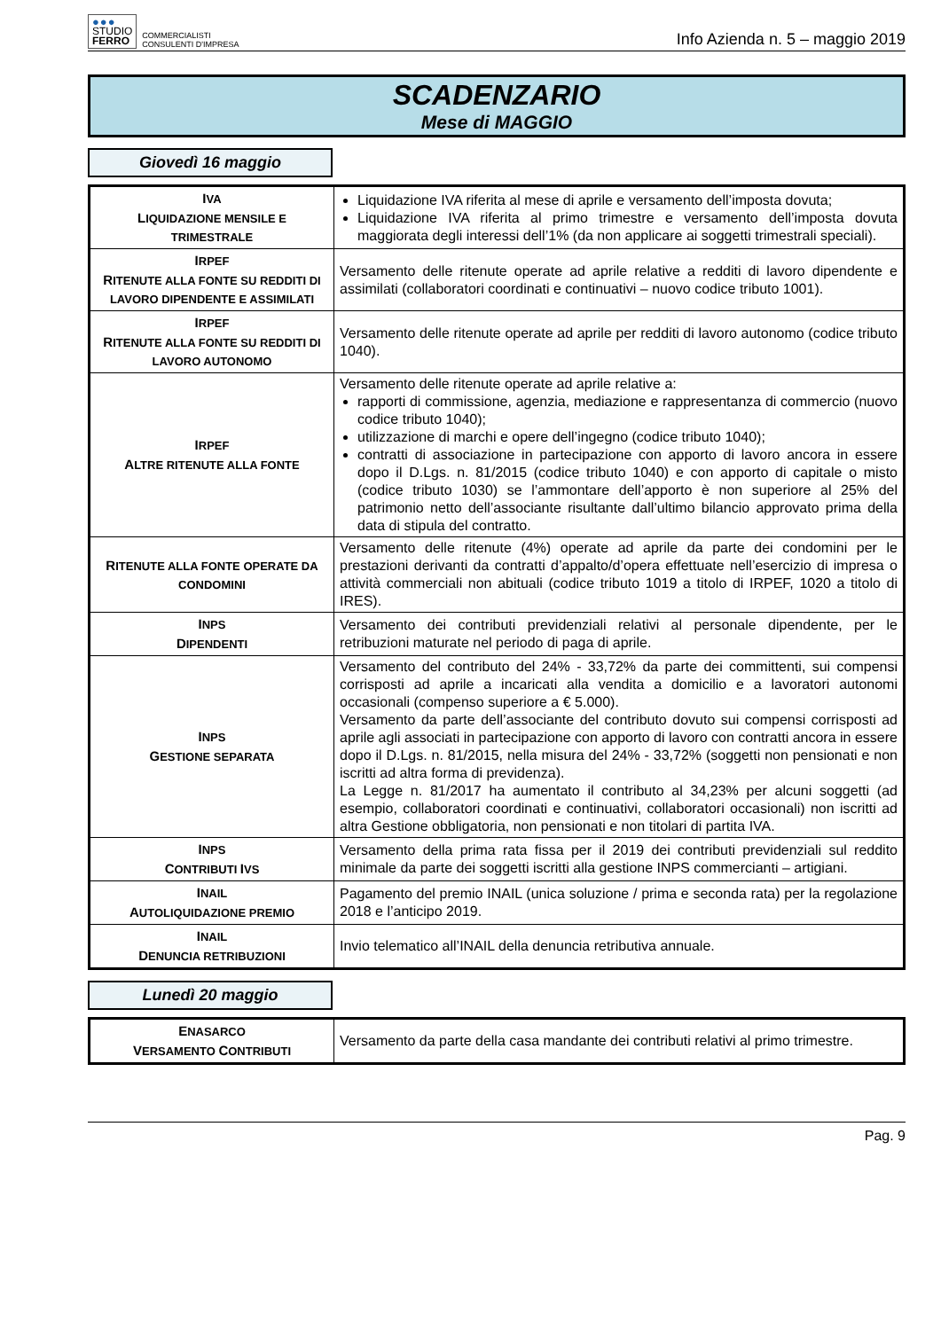●●●
STUDIO
FERRO
COMMERCIALISTI
CONSULENTI D'IMPRESA
Info Azienda n. 5 – maggio 2019
SCADENZARIO
Mese di MAGGIO
Giovedì 16 maggio
| I VA L IQUIDAZIONE MENSILE E TRIMESTRALE | Liquidazione IVA riferita al mese di aprile e versamento dell’imposta dovuta; Liquidazione IVA riferita al primo trimestre e versamento dell’imposta dovuta maggiorata degli interessi dell’1% (da non applicare ai soggetti trimestrali speciali). |
| I RPEF R ITENUTE ALLA FONTE SU REDDITI DI LAVORO DIPENDENTE E ASSIMILATI | Versamento delle ritenute operate ad aprile relative a redditi di lavoro dipendente e assimilati (collaboratori coordinati e continuativi – nuovo codice tributo 1001). |
| I RPEF R ITENUTE ALLA FONTE SU REDDITI DI LAVORO AUTONOMO | Versamento delle ritenute operate ad aprile per redditi di lavoro autonomo (codice tributo 1040). |
| I RPEF A LTRE RITENUTE ALLA FONTE | Versamento delle ritenute operate ad aprile relative a: rapporti di commissione, agenzia, mediazione e rappresentanza di commercio (nuovo codice tributo 1040); utilizzazione di marchi e opere dell’ingegno (codice tributo 1040); contratti di associazione in partecipazione con apporto di lavoro ancora in essere dopo il D.Lgs. n. 81/2015 (codice tributo 1040) e con apporto di capitale o misto (codice tributo 1030) se l’ammontare dell’apporto è non superiore al 25% del patrimonio netto dell’associante risultante dall’ultimo bilancio approvato prima della data di stipula del contratto. |
| R ITENUTE ALLA FONTE OPERATE DA CONDOMINI | Versamento delle ritenute (4%) operate ad aprile da parte dei condomini per le prestazioni derivanti da contratti d’appalto/d’opera effettuate nell’esercizio di impresa o attività commerciali non abituali (codice tributo 1019 a titolo di IRPEF, 1020 a titolo di IRES). |
| I NPS D IPENDENTI | Versamento dei contributi previdenziali relativi al personale dipendente, per le retribuzioni maturate nel periodo di paga di aprile. |
| I NPS G ESTIONE SEPARATA | Versamento del contributo del 24% - 33,72% da parte dei committenti, sui compensi corrisposti ad aprile a incaricati alla vendita a domicilio e a lavoratori autonomi occasionali (compenso superiore a € 5.000). Versamento da parte dell’associante del contributo dovuto sui compensi corrisposti ad aprile agli associati in partecipazione con apporto di lavoro con contratti ancora in essere dopo il D.Lgs. n. 81/2015, nella misura del 24% - 33,72% (soggetti non pensionati e non iscritti ad altra forma di previdenza). La Legge n. 81/2017 ha aumentato il contributo al 34,23% per alcuni soggetti (ad esempio, collaboratori coordinati e continuativi, collaboratori occasionali) non iscritti ad altra Gestione obbligatoria, non pensionati e non titolari di partita IVA. |
| I NPS C ONTRIBUTI I VS | Versamento della prima rata fissa per il 2019 dei contributi previdenziali sul reddito minimale da parte dei soggetti iscritti alla gestione INPS commercianti – artigiani. |
| I NAIL A UTOLIQUIDAZIONE PREMIO | Pagamento del premio INAIL (unica soluzione / prima e seconda rata) per la regolazione 2018 e l’anticipo 2019. |
| I NAIL D ENUNCIA RETRIBUZIONI | Invio telematico all’INAIL della denuncia retributiva annuale. |
Lunedì 20 maggio
| E NASARCO V ERSAMENTO C ONTRIBUTI | Versamento da parte della casa mandante dei contributi relativi al primo trimestre. |
Pag. 9